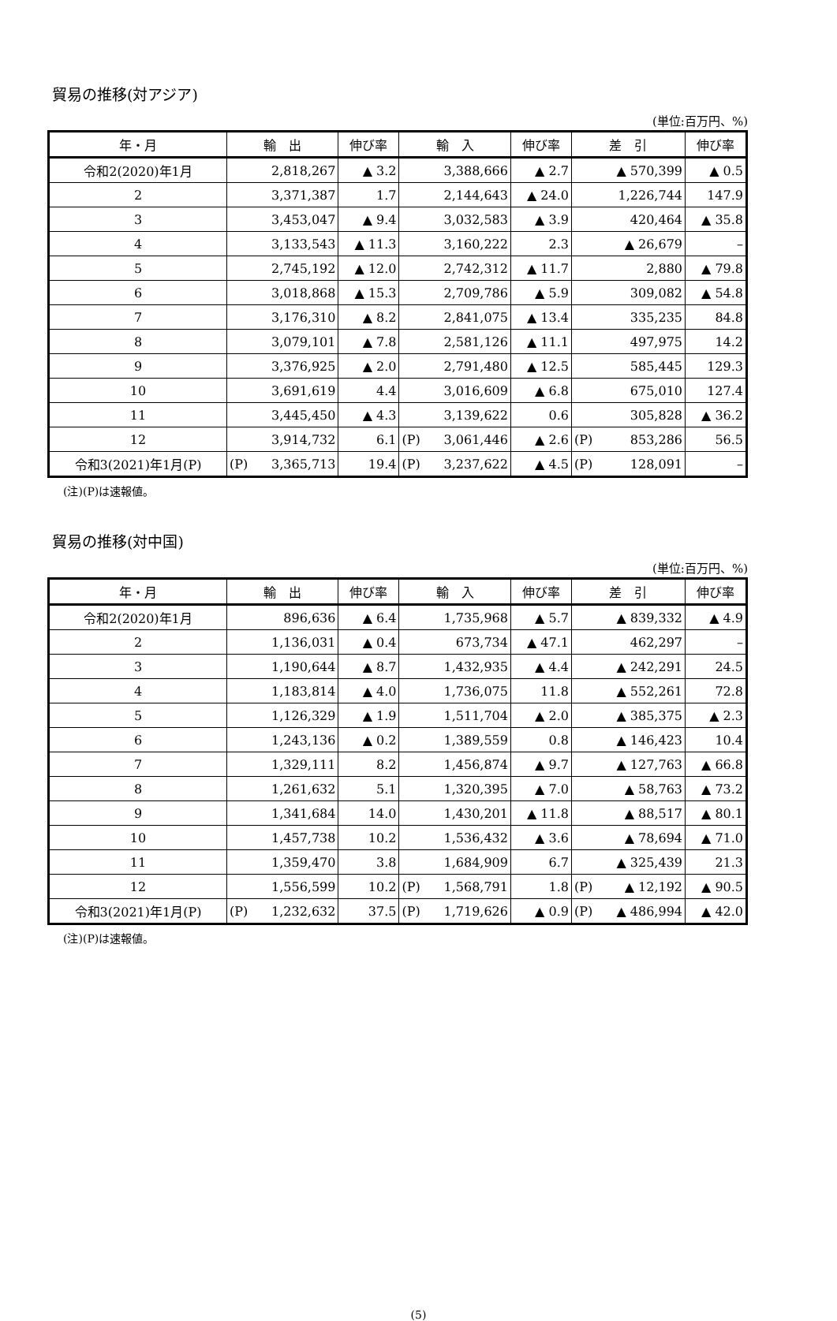貿易の推移(対アジア)
(単位:百万円、%)
| 年・月 | 輸 出 | | 伸び率 | 輸 入 | | 伸び率 | 差 引 | | 伸び率 |
| --- | --- | --- | --- | --- | --- | --- | --- | --- | --- |
| 令和2(2020)年1月 | | 2,818,267 | ▲ 3.2 | | 3,388,666 | ▲ 2.7 | | ▲ 570,399 | ▲ 0.5 |
| 2 | | 3,371,387 | 1.7 | | 2,144,643 | ▲ 24.0 | | 1,226,744 | 147.9 |
| 3 | | 3,453,047 | ▲ 9.4 | | 3,032,583 | ▲ 3.9 | | 420,464 | ▲ 35.8 |
| 4 | | 3,133,543 | ▲ 11.3 | | 3,160,222 | 2.3 | | ▲ 26,679 | – |
| 5 | | 2,745,192 | ▲ 12.0 | | 2,742,312 | ▲ 11.7 | | 2,880 | ▲ 79.8 |
| 6 | | 3,018,868 | ▲ 15.3 | | 2,709,786 | ▲ 5.9 | | 309,082 | ▲ 54.8 |
| 7 | | 3,176,310 | ▲ 8.2 | | 2,841,075 | ▲ 13.4 | | 335,235 | 84.8 |
| 8 | | 3,079,101 | ▲ 7.8 | | 2,581,126 | ▲ 11.1 | | 497,975 | 14.2 |
| 9 | | 3,376,925 | ▲ 2.0 | | 2,791,480 | ▲ 12.5 | | 585,445 | 129.3 |
| 10 | | 3,691,619 | 4.4 | | 3,016,609 | ▲ 6.8 | | 675,010 | 127.4 |
| 11 | | 3,445,450 | ▲ 4.3 | | 3,139,622 | 0.6 | | 305,828 | ▲ 36.2 |
| 12 | | 3,914,732 | 6.1 | (P) | 3,061,446 | ▲ 2.6 | (P) | 853,286 | 56.5 |
| 令和3(2021)年1月(P) | (P) | 3,365,713 | 19.4 | (P) | 3,237,622 | ▲ 4.5 | (P) | 128,091 | – |
(注)(P)は速報値。
貿易の推移(対中国)
(単位:百万円、%)
| 年・月 | 輸 出 | | 伸び率 | 輸 入 | | 伸び率 | 差 引 | | 伸び率 |
| --- | --- | --- | --- | --- | --- | --- | --- | --- | --- |
| 令和2(2020)年1月 | | 896,636 | ▲ 6.4 | | 1,735,968 | ▲ 5.7 | | ▲ 839,332 | ▲ 4.9 |
| 2 | | 1,136,031 | ▲ 0.4 | | 673,734 | ▲ 47.1 | | 462,297 | – |
| 3 | | 1,190,644 | ▲ 8.7 | | 1,432,935 | ▲ 4.4 | | ▲ 242,291 | 24.5 |
| 4 | | 1,183,814 | ▲ 4.0 | | 1,736,075 | 11.8 | | ▲ 552,261 | 72.8 |
| 5 | | 1,126,329 | ▲ 1.9 | | 1,511,704 | ▲ 2.0 | | ▲ 385,375 | ▲ 2.3 |
| 6 | | 1,243,136 | ▲ 0.2 | | 1,389,559 | 0.8 | | ▲ 146,423 | 10.4 |
| 7 | | 1,329,111 | 8.2 | | 1,456,874 | ▲ 9.7 | | ▲ 127,763 | ▲ 66.8 |
| 8 | | 1,261,632 | 5.1 | | 1,320,395 | ▲ 7.0 | | ▲ 58,763 | ▲ 73.2 |
| 9 | | 1,341,684 | 14.0 | | 1,430,201 | ▲ 11.8 | | ▲ 88,517 | ▲ 80.1 |
| 10 | | 1,457,738 | 10.2 | | 1,536,432 | ▲ 3.6 | | ▲ 78,694 | ▲ 71.0 |
| 11 | | 1,359,470 | 3.8 | | 1,684,909 | 6.7 | | ▲ 325,439 | 21.3 |
| 12 | | 1,556,599 | 10.2 | (P) | 1,568,791 | 1.8 | (P) | ▲ 12,192 | ▲ 90.5 |
| 令和3(2021)年1月(P) | (P) | 1,232,632 | 37.5 | (P) | 1,719,626 | ▲ 0.9 | (P) | ▲ 486,994 | ▲ 42.0 |
(注)(P)は速報値。
(5)